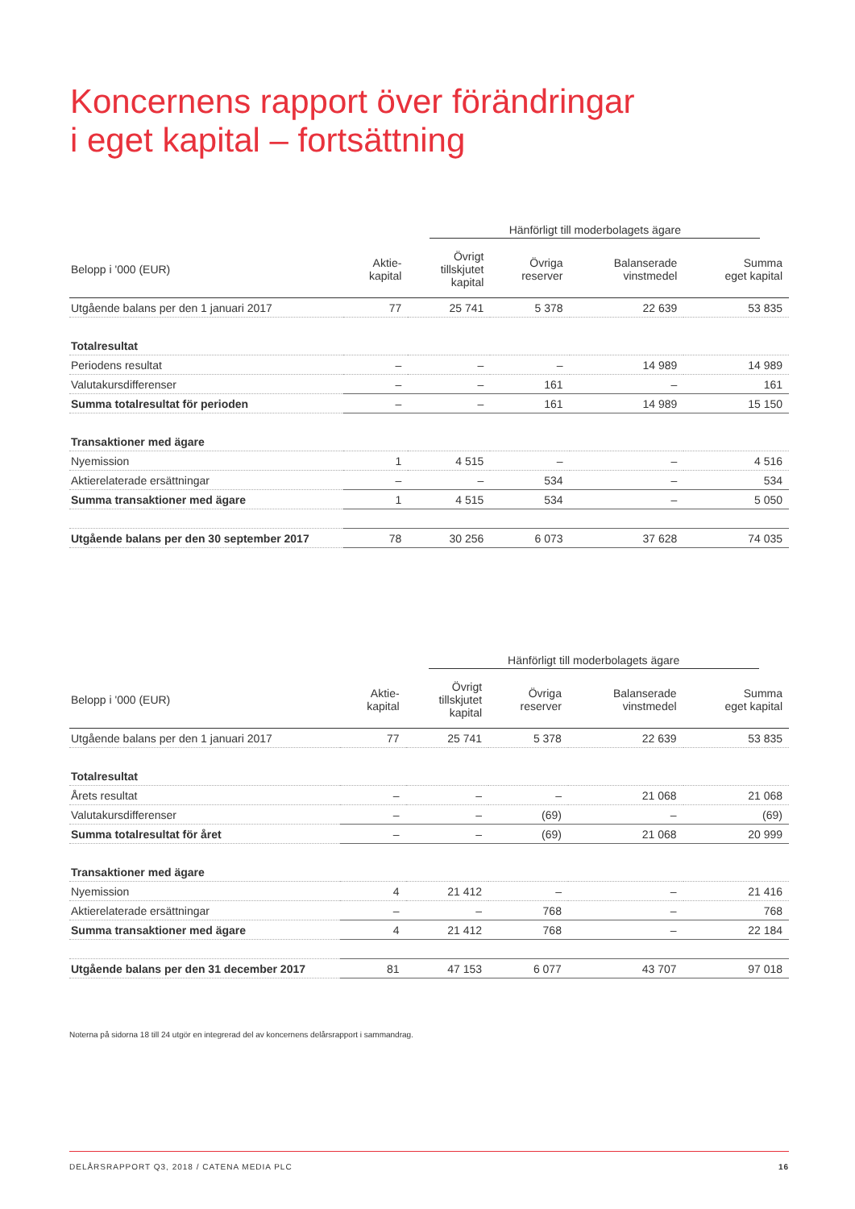Koncernens rapport över förändringar
i eget kapital – fortsättning
| | Hänförligt till moderbolagets ägare | | | | |
| --- | --- | --- | --- | --- | --- |
| Belopp i '000 (EUR) | Aktie- kapital | Övrigt tillskjutet kapital | Övriga reserver | Balanserade vinstmedel | Summa eget kapital |
| Utgående balans per den 1 januari 2017 | 77 | 25 741 | 5 378 | 22 639 | 53 835 |
| Totalresultat | | | | | |
| Periodens resultat | – | – | – | 14 989 | 14 989 |
| Valutakursdifferenser | – | – | 161 | – | 161 |
| Summa totalresultat för perioden | – | – | 161 | 14 989 | 15 150 |
| Transaktioner med ägare | | | | | |
| Nyemission | 1 | 4 515 | – | – | 4 516 |
| Aktierelaterade ersättningar | – | – | 534 | – | 534 |
| Summa transaktioner med ägare | 1 | 4 515 | 534 | – | 5 050 |
| Utgående balans per den 30 september 2017 | 78 | 30 256 | 6 073 | 37 628 | 74 035 |
| | Hänförligt till moderbolagets ägare | | | | |
| --- | --- | --- | --- | --- | --- |
| Belopp i '000 (EUR) | Aktie- kapital | Övrigt tillskjutet kapital | Övriga reserver | Balanserade vinstmedel | Summa eget kapital |
| Utgående balans per den 1 januari 2017 | 77 | 25 741 | 5 378 | 22 639 | 53 835 |
| Totalresultat | | | | | |
| Årets resultat | – | – | – | 21 068 | 21 068 |
| Valutakursdifferenser | – | – | (69) | – | (69) |
| Summa totalresultat för året | – | – | (69) | 21 068 | 20 999 |
| Transaktioner med ägare | | | | | |
| Nyemission | 4 | 21 412 | – | – | 21 416 |
| Aktierelaterade ersättningar | – | – | 768 | – | 768 |
| Summa transaktioner med ägare | 4 | 21 412 | 768 | – | 22 184 |
| Utgående balans per den 31 december 2017 | 81 | 47 153 | 6 077 | 43 707 | 97 018 |
Noterna på sidorna 18 till 24 utgör en integrerad del av koncernens delårsrapport i sammandrag.
DELÅRSRAPPORT Q3, 2018 / CATENA MEDIA PLC 16